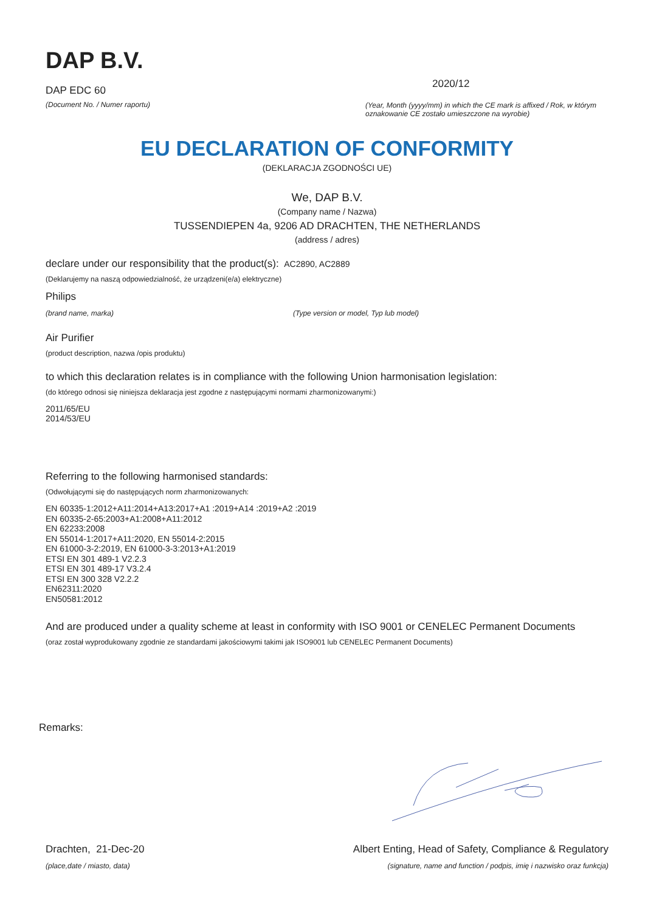DAP B.V.
DAP EDC 60
(Document No. / Numer raportu)
2020/12
(Year, Month (yyyy/mm) in which the CE mark is affixed / Rok, w którym oznakowanie CE zostało umieszczone na wyrobie)
EU DECLARATION OF CONFORMITY
(DEKLARACJA ZGODNOŚCI UE)
We, DAP B.V.
(Company name / Nazwa)
TUSSENDIEPEN 4a, 9206 AD DRACHTEN, THE NETHERLANDS
(address / adres)
declare under our responsibility that the product(s): AC2890, AC2889
(Deklarujemy na naszą odpowiedzialność, że urządzeni(e/a) elektryczne)
Philips
(brand name, marka) (Type version or model, Typ lub model)
Air Purifier
(product description, nazwa /opis produktu)
to which this declaration relates is in compliance with the following Union harmonisation legislation:
(do którego odnosi się niniejsza deklaracja jest zgodne z następującymi normami zharmonizowanymi:)
2011/65/EU
2014/53/EU
Referring to the following harmonised standards:
(Odwołującymi się do następujących norm zharmonizowanych:
EN 60335-1:2012+A11:2014+A13:2017+A1 :2019+A14 :2019+A2 :2019
EN 60335-2-65:2003+A1:2008+A11:2012
EN 62233:2008
EN 55014-1:2017+A11:2020, EN 55014-2:2015
EN 61000-3-2:2019, EN 61000-3-3:2013+A1:2019
ETSI EN 301 489-1 V2.2.3
ETSI EN 301 489-17 V3.2.4
ETSI EN 300 328 V2.2.2
EN62311:2020
EN50581:2012
And are produced under a quality scheme at least in conformity with ISO 9001 or CENELEC Permanent Documents
(oraz został wyprodukowany zgodnie ze standardami jakościowymi takimi jak ISO9001 lub CENELEC Permanent Documents)
Remarks:
Drachten, 21-Dec-20
(place,date / miasto, data)
Albert Enting, Head of Safety, Compliance & Regulatory
(signature, name and function / podpis, imię i nazwisko oraz funkcja)